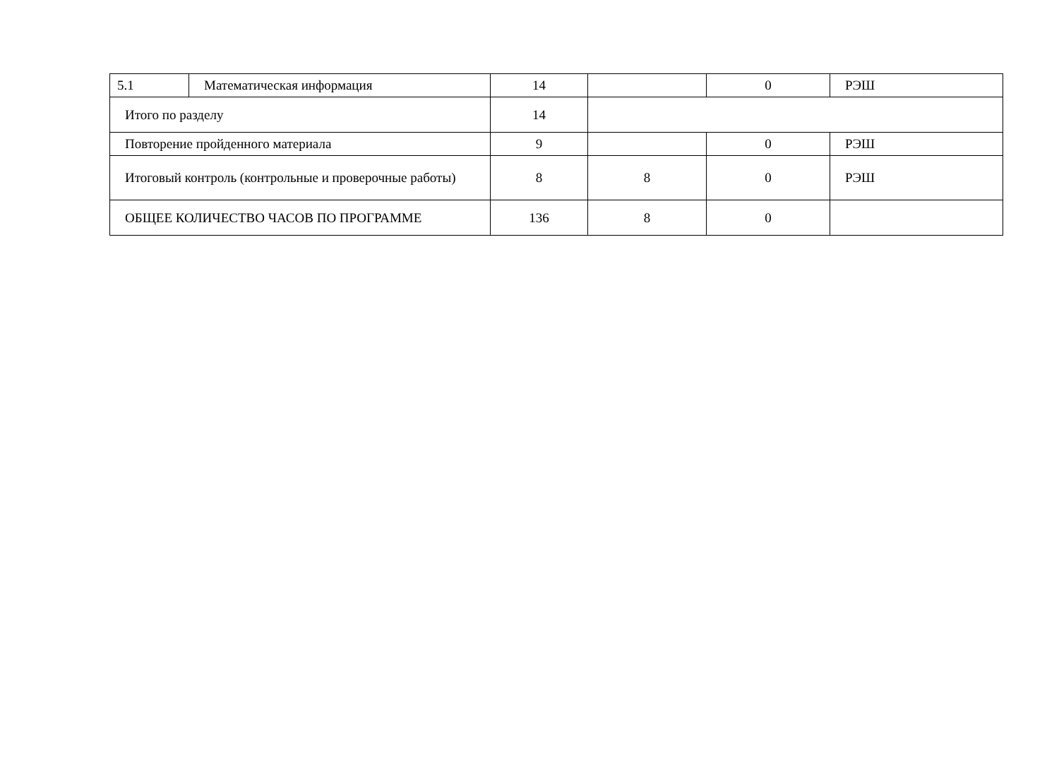| 5.1 | Математическая информация | 14 | | 0 | РЭШ |
| Итого по разделу | | 14 | | | |
| Повторение пройденного материала | | 9 | | 0 | РЭШ |
| Итоговый контроль (контрольные и проверочные работы) | | 8 | 8 | 0 | РЭШ |
| ОБЩЕЕ КОЛИЧЕСТВО ЧАСОВ ПО ПРОГРАММЕ | | 136 | 8 | 0 | |